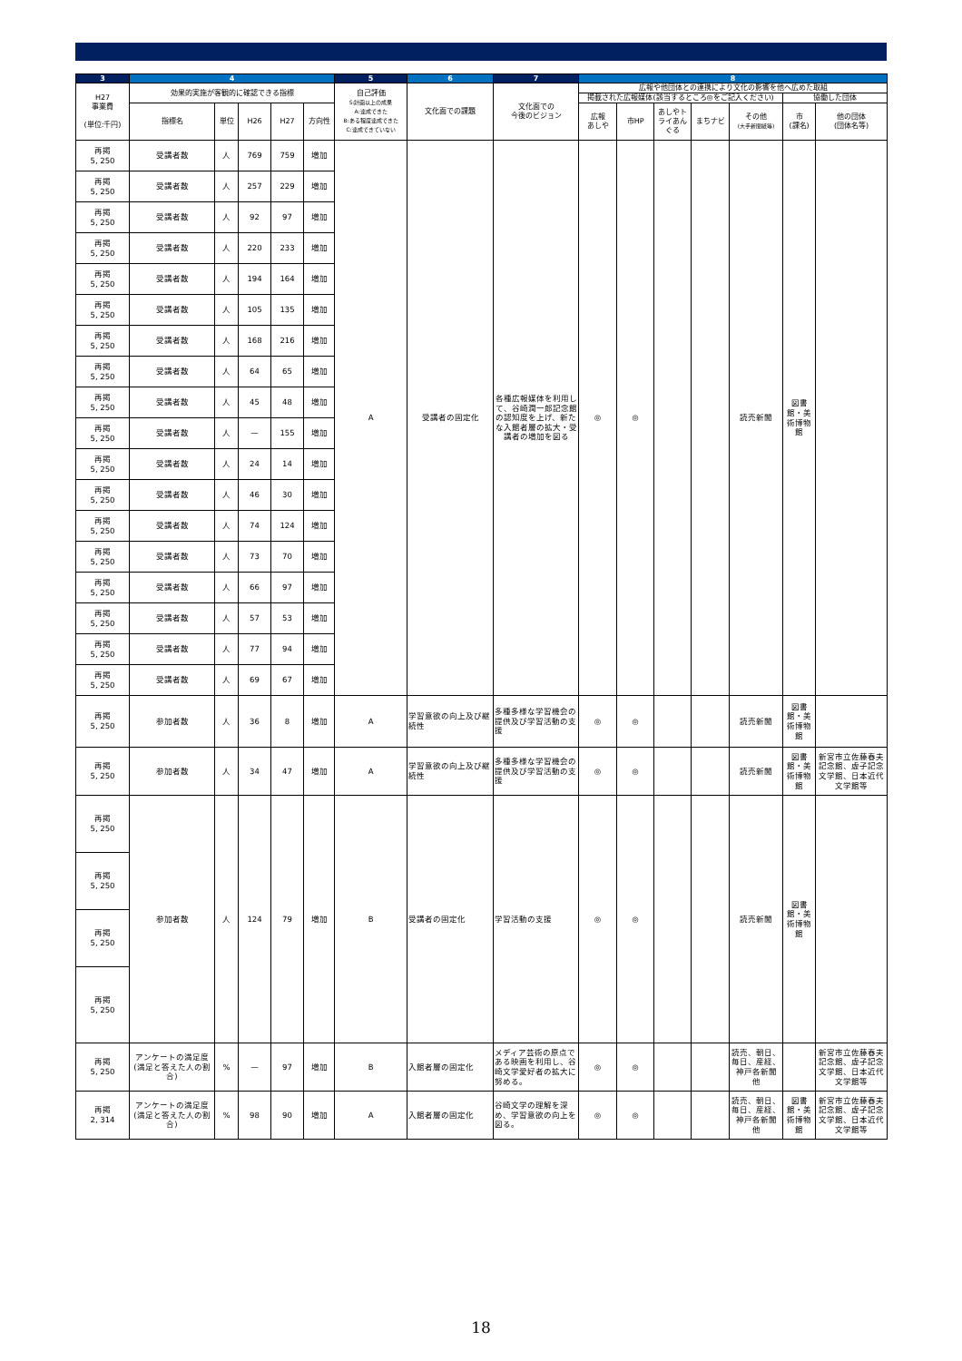| 3 | 4 | | | | | 5 | 6 | 7 | 8 | | | | | | |
| --- | --- | --- | --- | --- | --- | --- | --- | --- | --- | --- | --- | --- | --- | --- | --- |
| H27 事業費 (単位:千円) | 効果的実施が客観的に確認できる指標 | | | | | 自己評価 S:計画以上の成果 A:達成できた B:ある程度達成できた C:達成できていない | 文化面での課題 | 文化面での 今後のビジョン | 広報や他団体との連携により文化の影響を他へ広めた取組 | | | | | | |
| | | | | | | | | | 掲載された広報媒体(該当するところ◎をご記入ください) | | | | | 協働した団体 | |
| | 指標名 | 単位 | H26 | H27 | 方向性 | | | | 広報 あしや | 市HP | あしやトライあんぐる | まちナビ | その他 (大手新聞紙等) | 市 (課名) | 他の団体 (団体名等) |
| 再掲 5, 250 | 受講者数 | 人 | 769 | 759 | 増加 | A | 受講者の固定化 | 各種広報媒体を利用して、谷崎潤一郎記念館の認知度を上げ、新たな入館者層の拡大・受講者の増加を図る | ◎ | ◎ | | | 読売新聞 | 図書館・美術博物館 | |
| 再掲 5, 250 | 受講者数 | 人 | 257 | 229 | 増加 | | | | | | | | | | |
| 再掲 5, 250 | 受講者数 | 人 | 92 | 97 | 増加 | | | | | | | | | | |
| 再掲 5, 250 | 受講者数 | 人 | 220 | 233 | 増加 | | | | | | | | | | |
| 再掲 5, 250 | 受講者数 | 人 | 194 | 164 | 増加 | | | | | | | | | | |
| 再掲 5, 250 | 受講者数 | 人 | 105 | 135 | 増加 | | | | | | | | | | |
| 再掲 5, 250 | 受講者数 | 人 | 168 | 216 | 増加 | | | | | | | | | | |
| 再掲 5, 250 | 受講者数 | 人 | 64 | 65 | 増加 | | | | | | | | | | |
| 再掲 5, 250 | 受講者数 | 人 | 45 | 48 | 増加 | | | | | | | | | | |
| 再掲 5, 250 | 受講者数 | 人 | — | 155 | 増加 | | | | | | | | | | |
| 再掲 5, 250 | 受講者数 | 人 | 24 | 14 | 増加 | | | | | | | | | | |
| 再掲 5, 250 | 受講者数 | 人 | 46 | 30 | 増加 | | | | | | | | | | |
| 再掲 5, 250 | 受講者数 | 人 | 74 | 124 | 増加 | | | | | | | | | | |
| 再掲 5, 250 | 受講者数 | 人 | 73 | 70 | 増加 | | | | | | | | | | |
| 再掲 5, 250 | 受講者数 | 人 | 66 | 97 | 増加 | | | | | | | | | | |
| 再掲 5, 250 | 受講者数 | 人 | 57 | 53 | 増加 | | | | | | | | | | |
| 再掲 5, 250 | 受講者数 | 人 | 77 | 94 | 増加 | | | | | | | | | | |
| 再掲 5, 250 | 受講者数 | 人 | 69 | 67 | 増加 | | | | | | | | | | |
| 再掲 5, 250 | 参加者数 | 人 | 36 | 8 | 増加 | A | 学習意欲の向上及び継続性 | 多種多様な学習機会の提供及び学習活動の支援 | ◎ | ◎ | | | 読売新聞 | 図書館・美術博物館 | |
| 再掲 5, 250 | 参加者数 | 人 | 34 | 47 | 増加 | A | 学習意欲の向上及び継続性 | 多種多様な学習機会の提供及び学習活動の支援 | ◎ | ◎ | | | 読売新聞 | 図書館・美術博物館 | 新宮市立佐藤春夫記念館、虚子記念文学館、日本近代文学館等 |
| 再掲 5, 250 | 参加者数 | 人 | 124 | 79 | 増加 | B | 受講者の固定化 | 学習活動の支援 | ◎ | ◎ | | | 読売新聞 | 図書館・美術博物館 | |
| 再掲 5, 250 | | | | | | | | | | | | | | | |
| 再掲 5, 250 | | | | | | | | | | | | | | | |
| 再掲 5, 250 | | | | | | | | | | | | | | | |
| 再掲 5, 250 | アンケートの満足度(満足と答えた人の割合) | % | — | 97 | 増加 | B | 入館者層の固定化 | メディア芸術の原点である映画を利用し、谷崎文学愛好者の拡大に努める。 | ◎ | ◎ | | | 読売、朝日、毎日、産経、神戸各新聞 他 | | 新宮市立佐藤春夫記念館、虚子記念文学館、日本近代文学館等 |
| 再掲 2, 314 | アンケートの満足度(満足と答えた人の割合) | % | 98 | 90 | 増加 | A | 入館者層の固定化 | 谷崎文学の理解を深め、学習意欲の向上を図る。 | ◎ | ◎ | | | 読売、朝日、毎日、産経、神戸各新聞 他 | 図書館・美術博物館 | 新宮市立佐藤春夫記念館、虚子記念文学館、日本近代文学館等 |
18